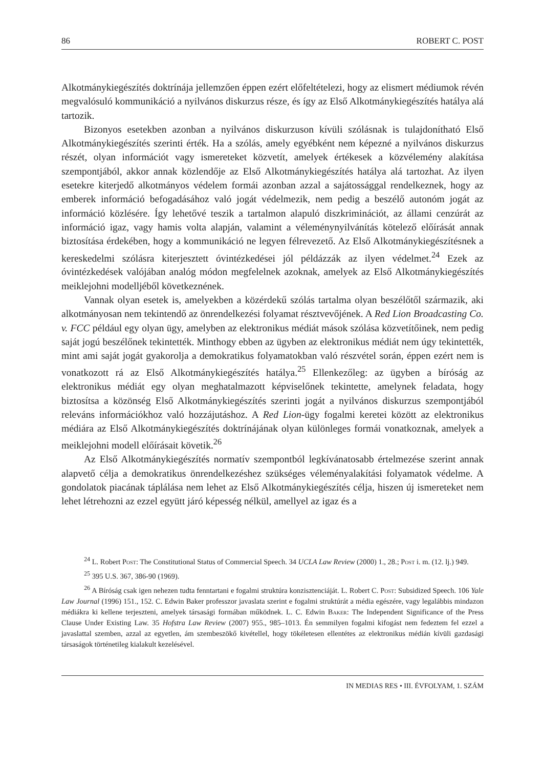86 ROBERT C. POST
Alkotmánykiegészítés doktrínája jellemzően éppen ezért előfeltételezi, hogy az elismert médiumok révén megvalósuló kommunikáció a nyilvános diskurzus része, és így az Első Alkotmánykiegészítés hatálya alá tartozik.
Bizonyos esetekben azonban a nyilvános diskurzuson kívüli szólásnak is tulajdonítható Első Alkotmánykiegészítés szerinti érték. Ha a szólás, amely egyébként nem képezné a nyilvános diskurzus részét, olyan információt vagy ismereteket közvetít, amelyek értékesek a közvélemény alakítása szempontjából, akkor annak közlendője az Első Alkotmánykiegészítés hatálya alá tartozhat. Az ilyen esetekre kiterjedő alkotmányos védelem formái azonban azzal a sajátossággal rendelkeznek, hogy az emberek információ befogadásához való jogát védelmezik, nem pedig a beszélő autonóm jogát az információ közlésére. Így lehetővé teszik a tartalmon alapuló diszkriminációt, az állami cenzúrát az információ igaz, vagy hamis volta alapján, valamint a véleménynyilvánítás kötelező előírását annak biztosítása érdekében, hogy a kommunikáció ne legyen félrevezető. Az Első Alkotmánykiegészítésnek a kereskedelmi szólásra kiterjesztett óvintézkedései jól példázzák az ilyen védelmet.<sup>24</sup> Ezek az óvintézkedések valójában analóg módon megfelelnek azoknak, amelyek az Első Alkotmánykiegészítés meiklejohni modelljéből következnének.
Vannak olyan esetek is, amelyekben a közérdekű szólás tartalma olyan beszélőtől származik, aki alkotmányosan nem tekintendő az önrendelkezési folyamat résztvevőjének. A Red Lion Broadcasting Co. v. FCC például egy olyan ügy, amelyben az elektronikus médiát mások szólása közvetítőinek, nem pedig saját jogú beszélőnek tekintették. Minthogy ebben az ügyben az elektronikus médiát nem úgy tekintették, mint ami saját jogát gyakorolja a demokratikus folyamatokban való részvétel során, éppen ezért nem is vonatkozott rá az Első Alkotmánykiegészítés hatálya.<sup>25</sup> Ellenkezőleg: az ügyben a bíróság az elektronikus médiát egy olyan meghatalmazott képviselőnek tekintette, amelynek feladata, hogy biztosítsa a közönség Első Alkotmánykiegészítés szerinti jogát a nyilvános diskurzus szempontjából releváns információkhoz való hozzájutáshoz. A Red Lion-ügy fogalmi keretei között az elektronikus médiára az Első Alkotmánykiegészítés doktrínájának olyan különleges formái vonatkoznak, amelyek a meiklejohni modell előírásait követik.<sup>26</sup>
Az Első Alkotmánykiegészítés normatív szempontból legkívánatosabb értelmezése szerint annak alapvető célja a demokratikus önrendelkezéshez szükséges véleményalakítási folyamatok védelme. A gondolatok piacának táplálása nem lehet az Első Alkotmánykiegészítés célja, hiszen új ismereteket nem lehet létrehozni az ezzel együtt járó képesség nélkül, amellyel az igaz és a
<sup>24</sup> L. Robert Post: The Constitutional Status of Commercial Speech. 34 UCLA Law Review (2000) 1., 28.; Post i. m. (12. lj.) 949.
<sup>25</sup> 395 U.S. 367, 386-90 (1969).
<sup>26</sup> A Bíróság csak igen nehezen tudta fenntartani e fogalmi struktúra konzisztenciáját. L. Robert C. Post: Subsidized Speech. 106 Yale Law Journal (1996) 151., 152. C. Edwin Baker professzor javaslata szerint e fogalmi struktúrát a média egészére, vagy legalábbis mindazon médiákra ki kellene terjeszteni, amelyek társasági formában működnek. L. C. Edwin Baker: The Independent Significance of the Press Clause Under Existing Law. 35 Hofstra Law Review (2007) 955., 985–1013. Én semmilyen fogalmi kifogást nem fedeztem fel ezzel a javaslattal szemben, azzal az egyetlen, ám szembeszökő kivétellel, hogy tökéletesen ellentétes az elektronikus médián kívüli gazdasági társaságok történetileg kialakult kezelésével.
IN MEDIAS RES • III. ÉVFOLYAM, 1. SZÁM